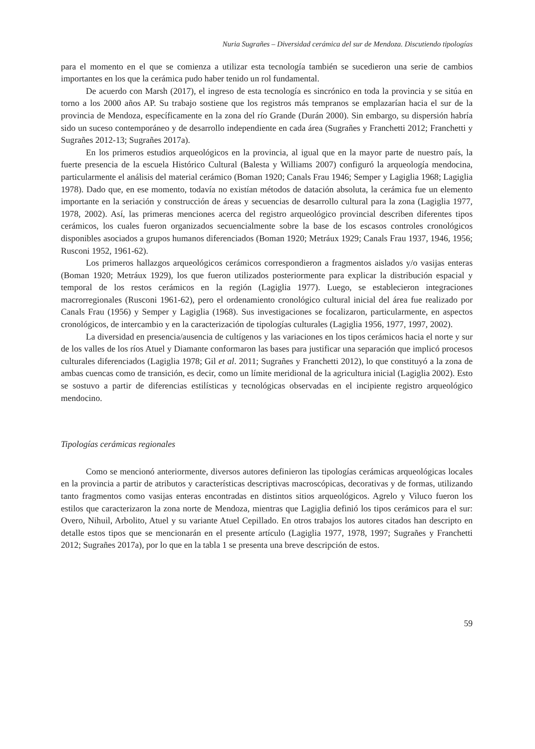Nuria Sugrañes – Diversidad cerámica del sur de Mendoza. Discutiendo tipologías
para el momento en el que se comienza a utilizar esta tecnología también se sucedieron una serie de cambios importantes en los que la cerámica pudo haber tenido un rol fundamental.
De acuerdo con Marsh (2017), el ingreso de esta tecnología es sincrónico en toda la provincia y se sitúa en torno a los 2000 años AP. Su trabajo sostiene que los registros más tempranos se emplazarían hacia el sur de la provincia de Mendoza, específicamente en la zona del río Grande (Durán 2000). Sin embargo, su dispersión habría sido un suceso contemporáneo y de desarrollo independiente en cada área (Sugrañes y Franchetti 2012; Franchetti y Sugrañes 2012-13; Sugrañes 2017a).
En los primeros estudios arqueológicos en la provincia, al igual que en la mayor parte de nuestro país, la fuerte presencia de la escuela Histórico Cultural (Balesta y Williams 2007) configuró la arqueología mendocina, particularmente el análisis del material cerámico (Boman 1920; Canals Frau 1946; Semper y Lagiglia 1968; Lagiglia 1978). Dado que, en ese momento, todavía no existían métodos de datación absoluta, la cerámica fue un elemento importante en la seriación y construcción de áreas y secuencias de desarrollo cultural para la zona (Lagiglia 1977, 1978, 2002). Así, las primeras menciones acerca del registro arqueológico provincial describen diferentes tipos cerámicos, los cuales fueron organizados secuencialmente sobre la base de los escasos controles cronológicos disponibles asociados a grupos humanos diferenciados (Boman 1920; Metráux 1929; Canals Frau 1937, 1946, 1956; Rusconi 1952, 1961-62).
Los primeros hallazgos arqueológicos cerámicos correspondieron a fragmentos aislados y/o vasijas enteras (Boman 1920; Metráux 1929), los que fueron utilizados posteriormente para explicar la distribución espacial y temporal de los restos cerámicos en la región (Lagiglia 1977). Luego, se establecieron integraciones macrorregionales (Rusconi 1961-62), pero el ordenamiento cronológico cultural inicial del área fue realizado por Canals Frau (1956) y Semper y Lagiglia (1968). Sus investigaciones se focalizaron, particularmente, en aspectos cronológicos, de intercambio y en la caracterización de tipologías culturales (Lagiglia 1956, 1977, 1997, 2002).
La diversidad en presencia/ausencia de cultígenos y las variaciones en los tipos cerámicos hacia el norte y sur de los valles de los ríos Atuel y Diamante conformaron las bases para justificar una separación que implicó procesos culturales diferenciados (Lagiglia 1978; Gil et al. 2011; Sugrañes y Franchetti 2012), lo que constituyó a la zona de ambas cuencas como de transición, es decir, como un límite meridional de la agricultura inicial (Lagiglia 2002). Esto se sostuvo a partir de diferencias estilísticas y tecnológicas observadas en el incipiente registro arqueológico mendocino.
Tipologías cerámicas regionales
Como se mencionó anteriormente, diversos autores definieron las tipologías cerámicas arqueológicas locales en la provincia a partir de atributos y características descriptivas macroscópicas, decorativas y de formas, utilizando tanto fragmentos como vasijas enteras encontradas en distintos sitios arqueológicos. Agrelo y Viluco fueron los estilos que caracterizaron la zona norte de Mendoza, mientras que Lagiglia definió los tipos cerámicos para el sur: Overo, Nihuil, Arbolito, Atuel y su variante Atuel Cepillado. En otros trabajos los autores citados han descripto en detalle estos tipos que se mencionarán en el presente artículo (Lagiglia 1977, 1978, 1997; Sugrañes y Franchetti 2012; Sugrañes 2017a), por lo que en la tabla 1 se presenta una breve descripción de estos.
59